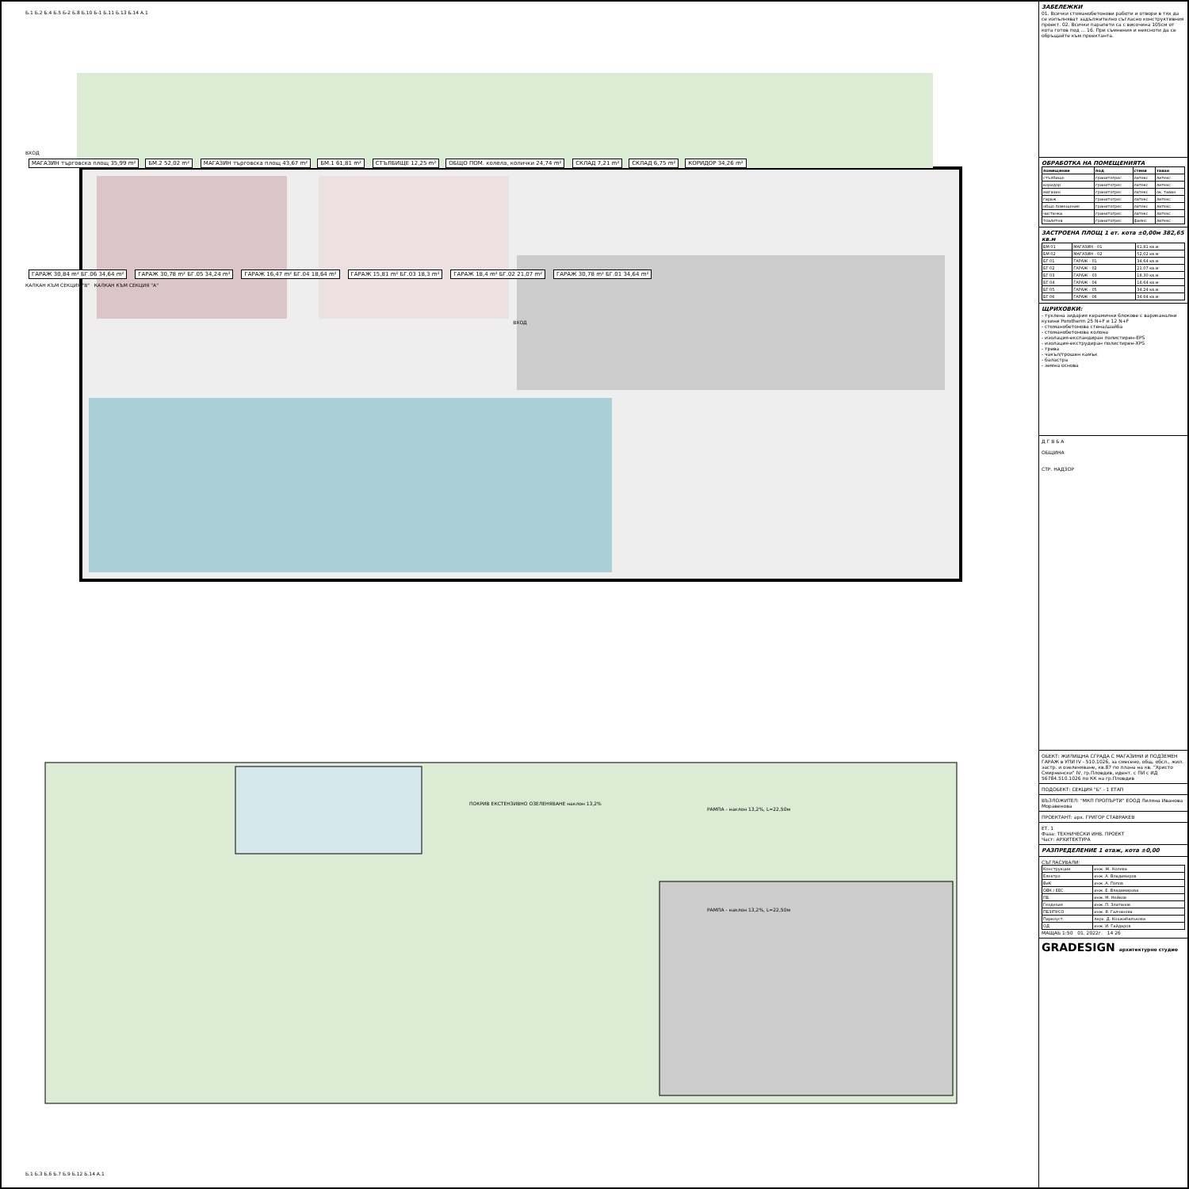Б.1 Б.2 Б.4 Б.5 Б-2 Б.8 Б.10 Б-1 Б.11 Б.13 Б.14 А.1
ВХОД
МАГАЗИН търговска площ 35,99 m² БМ.2 52,02 m² МАГАЗИН търговска площ 43,67 m² БМ.1 61,81 m² СТЪЛБИЩЕ 12,25 m² ОБЩО ПОМ. колела, колички 24,74 m² СКЛАД 7,21 m² СКЛАД 6,75 m² КОРИДОР 34,26 m²
ГАРАЖ 30,84 m² БГ.06 34,64 m² ГАРАЖ 30,78 m² БГ.05 34,24 m² ГАРАЖ 16,47 m² БГ.04 18,64 m² ГАРАЖ 15,81 m² БГ.03 18,3 m² ГАРАЖ 18,4 m² БГ.02 21,07 m² ГАРАЖ 30,78 m² БГ.01 34,64 m²
КАЛКАН КЪМ СЕКЦИЯ "В" КАЛКАН КЪМ СЕКЦИЯ "А"
ВХОД
ПОКРИВ ЕКСТЕНЗИВНО ОЗЕЛЕНЯВАНЕ наклон 13,2%
РАМПА - наклон 13,2%, L=22,50м
РАМПА - наклон 13,2%, L=22,50м
Б.1 Б.3 Б.6 Б.7 Б.9 Б.12 Б.14 А.1
ЗАБЕЛЕЖКИ
01. Всички стоманобетонови работи и отвори в тях да се изпълняват задължително съгласно конструктивния проект. 02. Всички парапети са с височина 105см от кота готов под ... 16. При съмнения и неясноти да се обръщайте към проектанта.
ОБРАБОТКА НА ПОМЕЩЕНИЯТА
| помещение | под | стени | таван |
| --- | --- | --- | --- |
| стълбище | гранитогрес | латекс | латекс |
| коридор | гранитогрес | латекс | латекс |
| магазин | гранитогрес | латекс | ок. таван |
| гараж | гранитогрес | латекс | латекс |
| общо помещение | гранитогрес | латекс | латекс |
| чистачка | гранитогрес | латекс | латекс |
| тоалетна | гранитогрес | фаянс | латекс |
ЗАСТРОЕНА ПЛОЩ 1 ет. кота ±0,00м 382,65 кв.м
| БМ 01 | МАГАЗИН - 01 | 61,81 кв.м |
| БМ 02 | МАГАЗИН - 02 | 52,02 кв.м |
| БГ 01 | ГАРАЖ - 01 | 34,64 кв.м |
| БГ 02 | ГАРАЖ - 02 | 21,07 кв.м |
| БГ 03 | ГАРАЖ - 03 | 18,30 кв.м |
| БГ 04 | ГАРАЖ - 04 | 18,64 кв.м |
| БГ 05 | ГАРАЖ - 05 | 34,24 кв.м |
| БГ 06 | ГАРАЖ - 06 | 34,64 кв.м |
ЩРИХОВКИ:
- тухлена зидария керамични блокове с вариканални кухини Porotherm 25 N+F и 12 N+F
- стоманобетонова стена/шайба
- стоманобетонова колона
- изолация-експандиран полистирен-EPS
- изолация-екструдиран полистирен-XPS
- трева
- чакъл/трошен камък
- баластра
- земна основа
Д Г В Б А
ОБЩИНА
СТР. НАДЗОР
ОБЕКТ: ЖИЛИЩНА СГРАДА С МАГАЗИНИ И ПОДЗЕМЕН ГАРАЖ в УПИ IV - 510.1026, за смесено, общ. обсл., жил. застр. и озеленяване, кв.87 по плана на кв. "Христо Смирненски" IV, гр.Пловдив, идент. с ПИ с ИД 56784.510.1026 по КК на гр.Пловдив
ПОДОБЕКТ: СЕКЦИЯ "Б" - 1 ЕТАП
ВЪЗЛОЖИТЕЛ: "МКП ПРОПЪРТИ" ЕООД Лиляна Иванова Моравенова
ПРОЕКТАНТ: арх. ГРИГОР СТАВРАКЕВ
ЕТ. 1
Фаза: ТЕХНИЧЕСКИ ИНВ. ПРОЕКТ
Част: АРХИТЕКТУРА
РАЗПРЕДЕЛЕНИЕ 1 етаж, кота ±0,00
СЪГЛАСУВАЛИ:
| Конструкции | инж. Ж. Колева |
| Електро | инж. А. Владимиров |
| ВиК | инж. А. Попов |
| ОВК / ЕЕС | инж. Е. Владимирова |
| ПБ | инж. М. Нейков |
| Геодезия | инж. П. Златанов |
| ПБЗ/ПУСО | инж. Я. Галчанова |
| Паркоуст. | ларх. Д. Кошкабалъкова |
| ОД | инж. И. Гайдаров |
МАЩАБ 1:50 01. 2022г. 14 26
GRADESIGN архитектурно студио